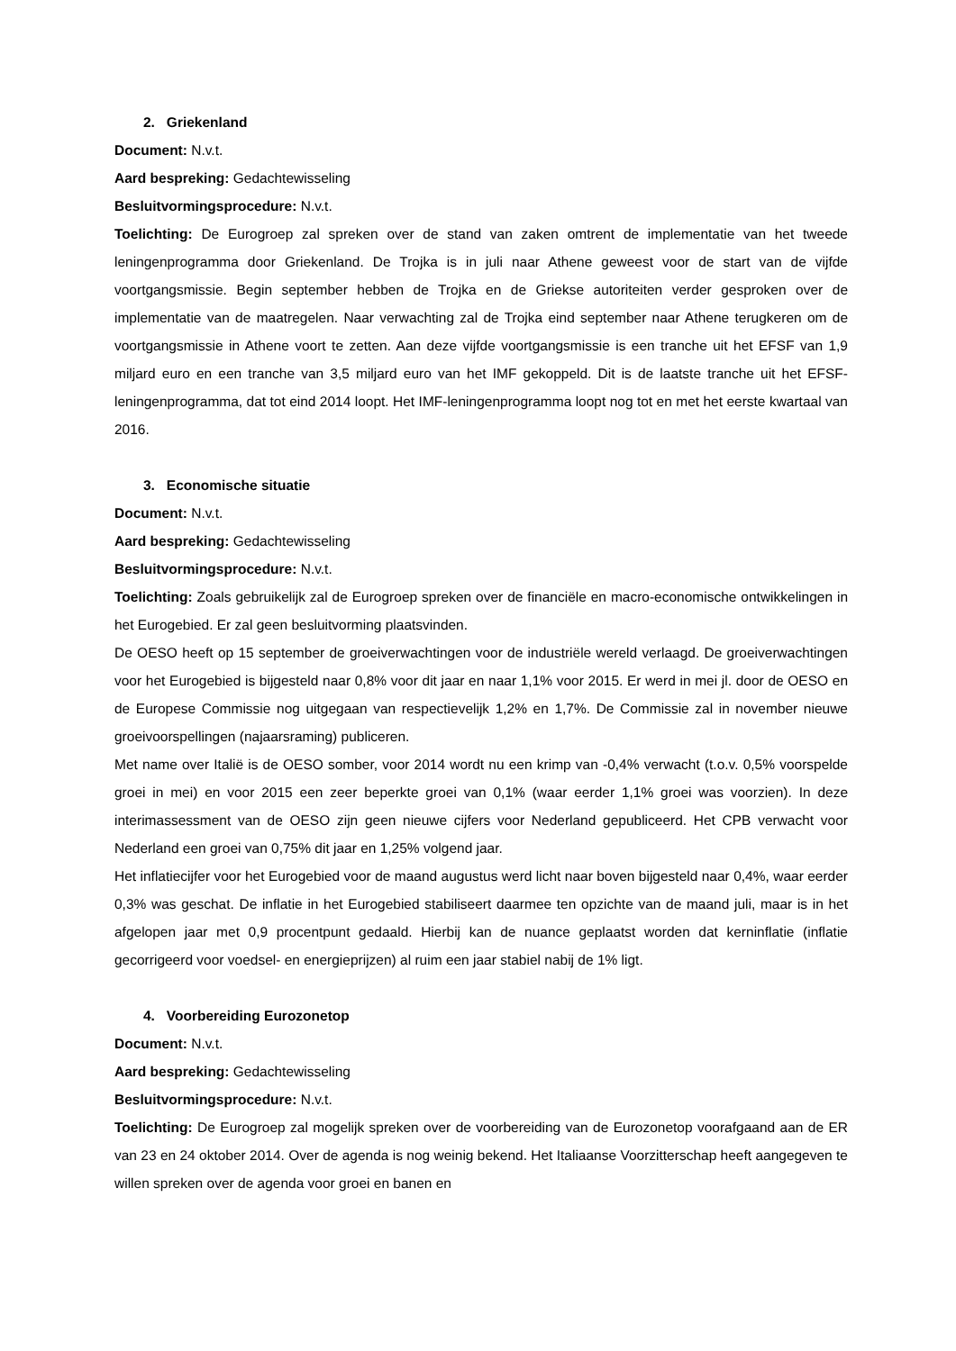2. Griekenland
Document: N.v.t.
Aard bespreking: Gedachtewisseling
Besluitvormingsprocedure: N.v.t.
Toelichting: De Eurogroep zal spreken over de stand van zaken omtrent de implementatie van het tweede leningenprogramma door Griekenland. De Trojka is in juli naar Athene geweest voor de start van de vijfde voortgangsmissie. Begin september hebben de Trojka en de Griekse autoriteiten verder gesproken over de implementatie van de maatregelen. Naar verwachting zal de Trojka eind september naar Athene terugkeren om de voortgangsmissie in Athene voort te zetten. Aan deze vijfde voortgangsmissie is een tranche uit het EFSF van 1,9 miljard euro en een tranche van 3,5 miljard euro van het IMF gekoppeld. Dit is de laatste tranche uit het EFSF-leningenprogramma, dat tot eind 2014 loopt. Het IMF-leningenprogramma loopt nog tot en met het eerste kwartaal van 2016.
3. Economische situatie
Document: N.v.t.
Aard bespreking: Gedachtewisseling
Besluitvormingsprocedure: N.v.t.
Toelichting: Zoals gebruikelijk zal de Eurogroep spreken over de financiële en macro-economische ontwikkelingen in het Eurogebied. Er zal geen besluitvorming plaatsvinden.
De OESO heeft op 15 september de groeiverwachtingen voor de industriële wereld verlaagd. De groeiverwachtingen voor het Eurogebied is bijgesteld naar 0,8% voor dit jaar en naar 1,1% voor 2015. Er werd in mei jl. door de OESO en de Europese Commissie nog uitgegaan van respectievelijk 1,2% en 1,7%. De Commissie zal in november nieuwe groeivoorspellingen (najaarsraming) publiceren.
Met name over Italië is de OESO somber, voor 2014 wordt nu een krimp van -0,4% verwacht (t.o.v. 0,5% voorspelde groei in mei) en voor 2015 een zeer beperkte groei van 0,1% (waar eerder 1,1% groei was voorzien). In deze interimassessment van de OESO zijn geen nieuwe cijfers voor Nederland gepubliceerd. Het CPB verwacht voor Nederland een groei van 0,75% dit jaar en 1,25% volgend jaar.
Het inflatiecijfer voor het Eurogebied voor de maand augustus werd licht naar boven bijgesteld naar 0,4%, waar eerder 0,3% was geschat. De inflatie in het Eurogebied stabiliseert daarmee ten opzichte van de maand juli, maar is in het afgelopen jaar met 0,9 procentpunt gedaald. Hierbij kan de nuance geplaatst worden dat kerninflatie (inflatie gecorrigeerd voor voedsel- en energieprijzen) al ruim een jaar stabiel nabij de 1% ligt.
4. Voorbereiding Eurozonetop
Document: N.v.t.
Aard bespreking: Gedachtewisseling
Besluitvormingsprocedure: N.v.t.
Toelichting: De Eurogroep zal mogelijk spreken over de voorbereiding van de Eurozonetop voorafgaand aan de ER van 23 en 24 oktober 2014. Over de agenda is nog weinig bekend. Het Italiaanse Voorzitterschap heeft aangegeven te willen spreken over de agenda voor groei en banen en